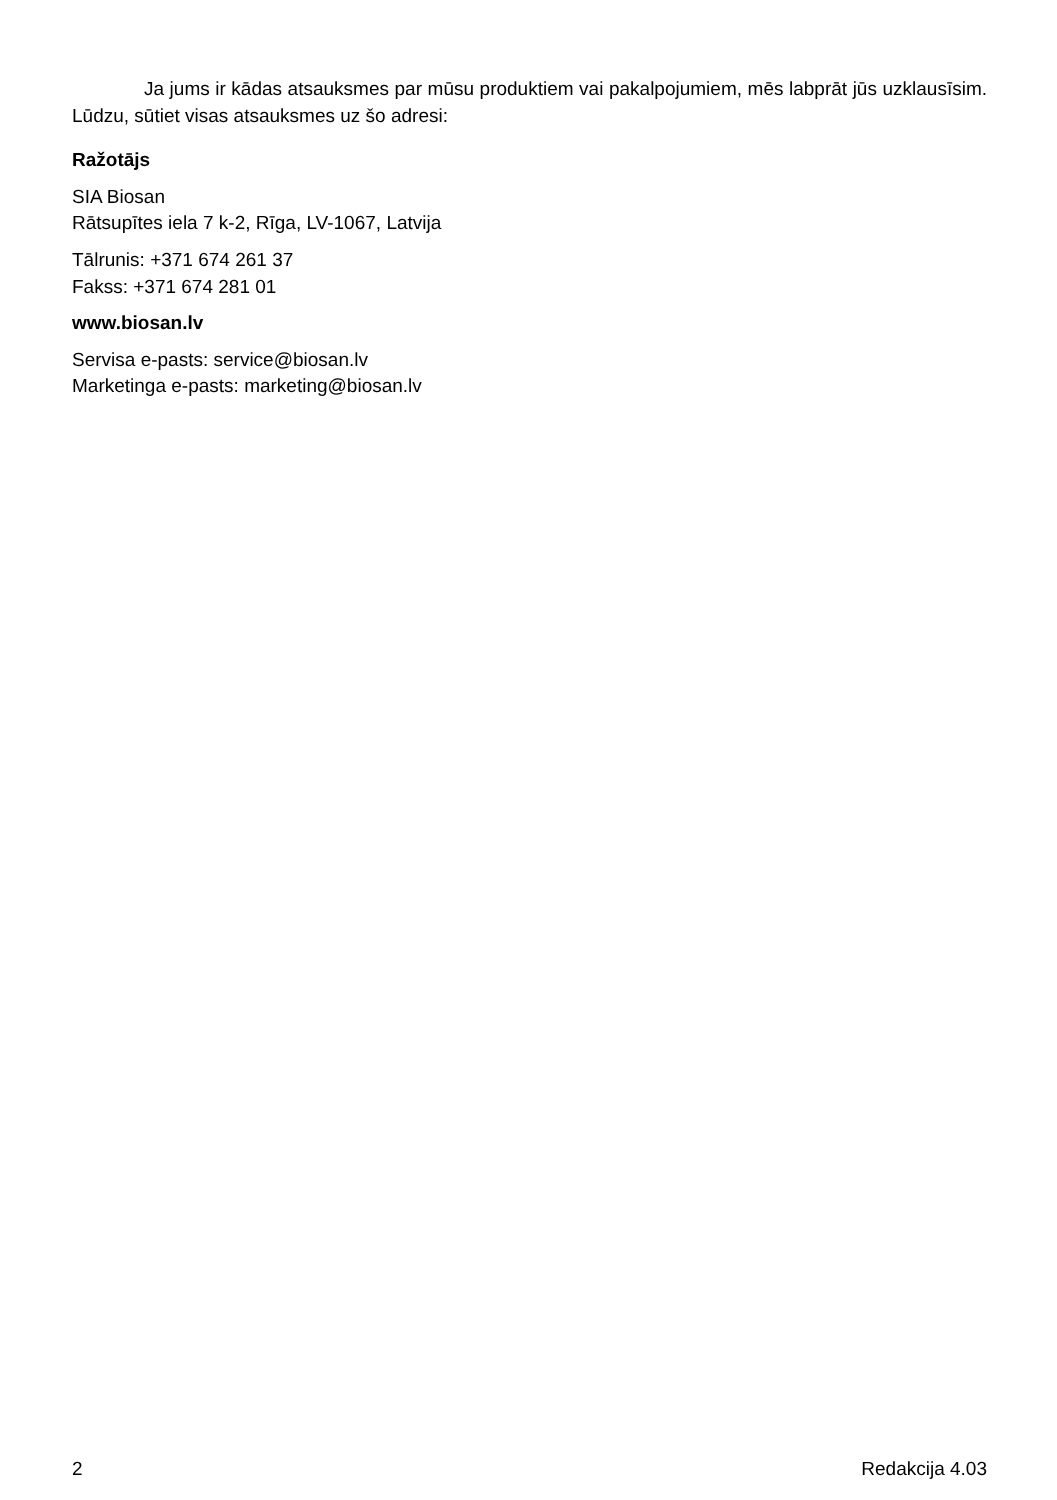Ja jums ir kādas atsauksmes par mūsu produktiem vai pakalpojumiem, mēs labprāt jūs uzklausīsim. Lūdzu, sūtiet visas atsauksmes uz šo adresi:
Ražotājs
SIA Biosan
Rātsupītes iela 7 k-2, Rīga, LV-1067, Latvija
Tālrunis: +371 674 261 37
Fakss: +371 674 281 01
www.biosan.lv
Servisa e-pasts: service@biosan.lv
Marketinga e-pasts: marketing@biosan.lv
2 Redakcija 4.03